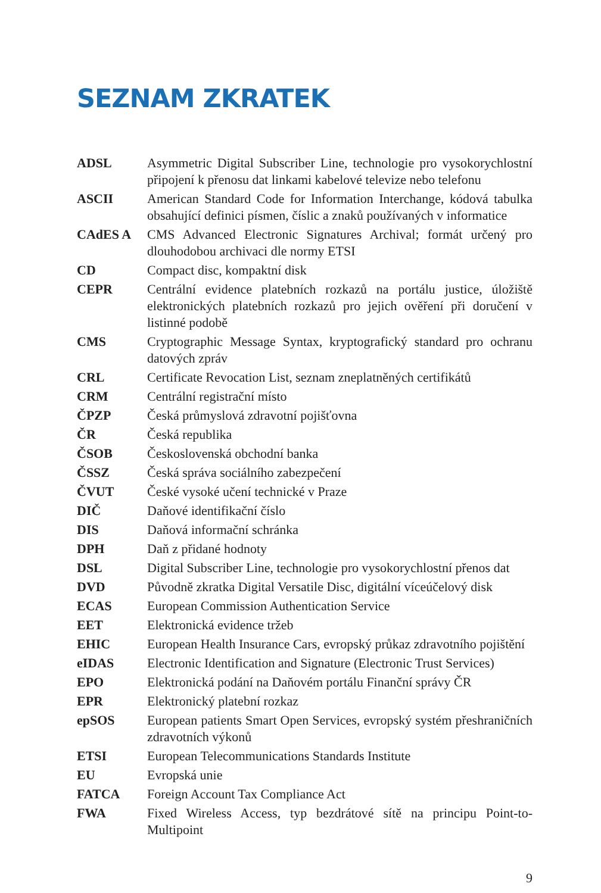SEZNAM ZKRATEK
| ADSL | Asymmetric Digital Subscriber Line, technologie pro vysokorychlostní připojení k přenosu dat linkami kabelové televize nebo telefonu |
| ASCII | American Standard Code for Information Interchange, kódová tabulka obsahující definici písmen, číslic a znaků používaných v informatice |
| CAdES A | CMS Advanced Electronic Signatures Archival; formát určený pro dlouhodobou archivaci dle normy ETSI |
| CD | Compact disc, kompaktní disk |
| CEPR | Centrální evidence platebních rozkazů na portálu justice, úložiště elektronických platebních rozkazů pro jejich ověření při doručení v listinné podobě |
| CMS | Cryptographic Message Syntax, kryptografický standard pro ochranu datových zpráv |
| CRL | Certificate Revocation List, seznam zneplatněných certifikátů |
| CRM | Centrální registrační místo |
| ČPZP | Česká průmyslová zdravotní pojišťovna |
| ČR | Česká republika |
| ČSOB | Československá obchodní banka |
| ČSSZ | Česká správa sociálního zabezpečení |
| ČVUT | České vysoké učení technické v Praze |
| DIČ | Daňové identifikační číslo |
| DIS | Daňová informační schránka |
| DPH | Daň z přidané hodnoty |
| DSL | Digital Subscriber Line, technologie pro vysokorychlostní přenos dat |
| DVD | Původně zkratka Digital Versatile Disc, digitální víceúčelový disk |
| ECAS | European Commission Authentication Service |
| EET | Elektronická evidence tržeb |
| EHIC | European Health Insurance Cars, evropský průkaz zdravotního pojištění |
| eIDAS | Electronic Identification and Signature (Electronic Trust Services) |
| EPO | Elektronická podání na Daňovém portálu Finanční správy ČR |
| EPR | Elektronický platební rozkaz |
| epSOS | European patients Smart Open Services, evropský systém přeshraničních zdravotních výkonů |
| ETSI | European Telecommunications Standards Institute |
| EU | Evropská unie |
| FATCA | Foreign Account Tax Compliance Act |
| FWA | Fixed Wireless Access, typ bezdrátové sítě na principu Point-to-Multipoint |
9